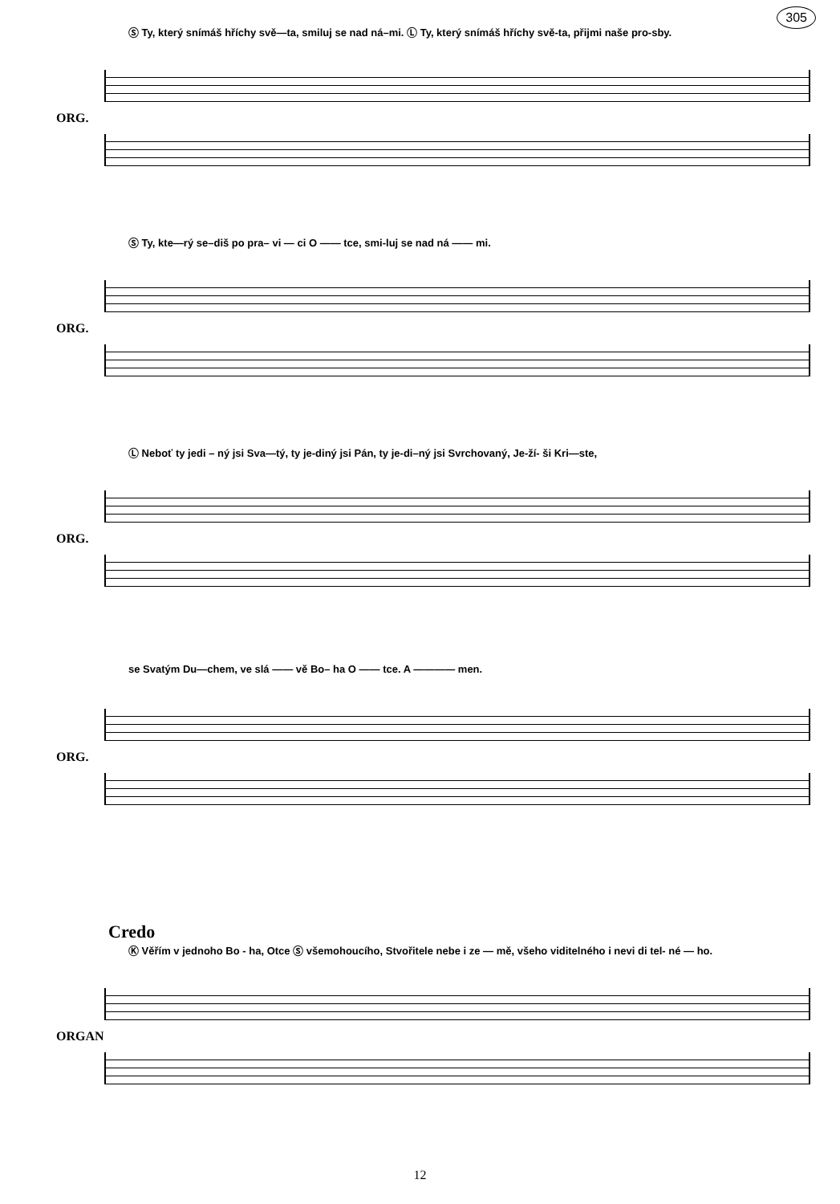305
Ⓢ Ty, který snímáš hříchy svě—ta, smiluj se nad ná–mi. Ⓛ Ty, který snímáš hříchy svě-ta, přijmi naše pro-sby.
ORG.
Ⓢ Ty, kte—rý se–diš po pra– vi — ci O —— tce, smi-luj se nad ná —— mi.
ORG.
Ⓛ Neboť ty jedi – ný jsi Sva—tý, ty je-diný jsi Pán, ty je-di–ný jsi Svrchovaný, Je-ží- ši Kri—ste,
ORG.
se Svatým Du—chem, ve slá —— vě Bo– ha O —— tce. A ———— men.
ORG.
Credo
Ⓚ Věřím v jednoho Bo - ha, Otce Ⓢ všemohoucího, Stvořitele nebe i ze — mě, všeho viditelného i nevi di tel- né — ho.
ORGAN
12